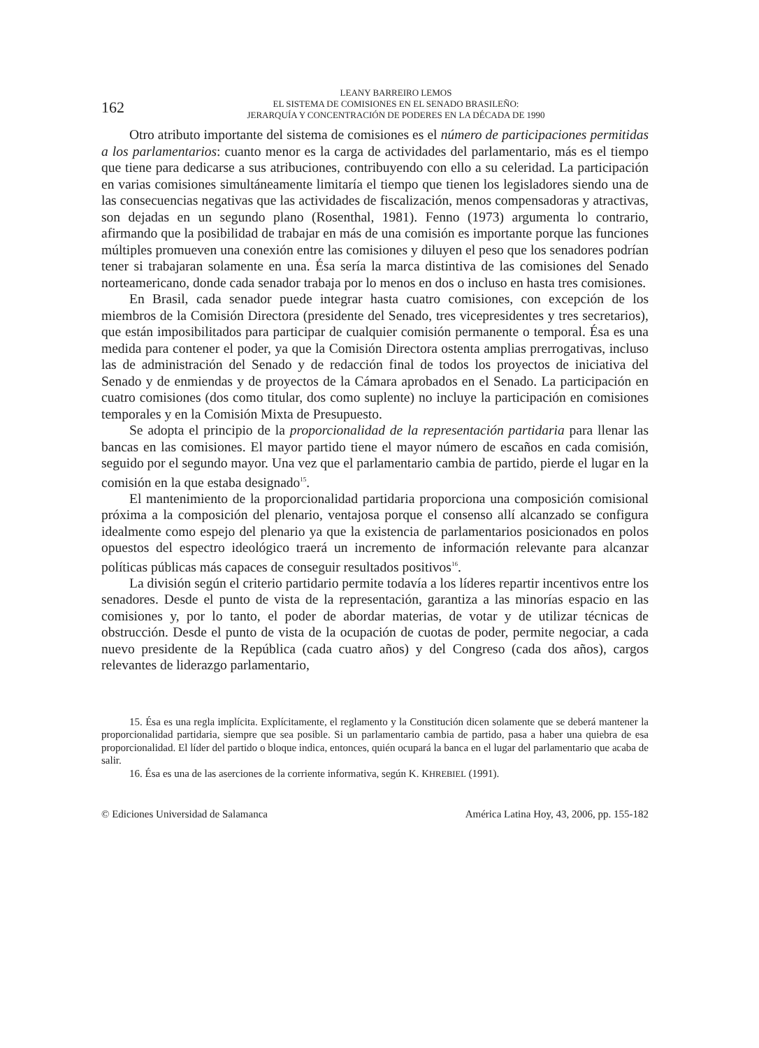162
LEANY BARREIRO LEMOS
EL SISTEMA DE COMISIONES EN EL SENADO BRASILEÑO:
JERARQUÍA Y CONCENTRACIÓN DE PODERES EN LA DÉCADA DE 1990
Otro atributo importante del sistema de comisiones es el número de participaciones permitidas a los parlamentarios: cuanto menor es la carga de actividades del parlamentario, más es el tiempo que tiene para dedicarse a sus atribuciones, contribuyendo con ello a su celeridad. La participación en varias comisiones simultáneamente limitaría el tiempo que tienen los legisladores siendo una de las consecuencias negativas que las actividades de fiscalización, menos compensadoras y atractivas, son dejadas en un segundo plano (Rosenthal, 1981). Fenno (1973) argumenta lo contrario, afirmando que la posibilidad de trabajar en más de una comisión es importante porque las funciones múltiples promueven una conexión entre las comisiones y diluyen el peso que los senadores podrían tener si trabajaran solamente en una. Ésa sería la marca distintiva de las comisiones del Senado norteamericano, donde cada senador trabaja por lo menos en dos o incluso en hasta tres comisiones.
En Brasil, cada senador puede integrar hasta cuatro comisiones, con excepción de los miembros de la Comisión Directora (presidente del Senado, tres vicepresidentes y tres secretarios), que están imposibilitados para participar de cualquier comisión permanente o temporal. Ésa es una medida para contener el poder, ya que la Comisión Directora ostenta amplias prerrogativas, incluso las de administración del Senado y de redacción final de todos los proyectos de iniciativa del Senado y de enmiendas y de proyectos de la Cámara aprobados en el Senado. La participación en cuatro comisiones (dos como titular, dos como suplente) no incluye la participación en comisiones temporales y en la Comisión Mixta de Presupuesto.
Se adopta el principio de la proporcionalidad de la representación partidaria para llenar las bancas en las comisiones. El mayor partido tiene el mayor número de escaños en cada comisión, seguido por el segundo mayor. Una vez que el parlamentario cambia de partido, pierde el lugar en la comisión en la que estaba designado<sup>15</sup>.
El mantenimiento de la proporcionalidad partidaria proporciona una composición comisional próxima a la composición del plenario, ventajosa porque el consenso allí alcanzado se configura idealmente como espejo del plenario ya que la existencia de parlamentarios posicionados en polos opuestos del espectro ideológico traerá un incremento de información relevante para alcanzar políticas públicas más capaces de conseguir resultados positivos<sup>16</sup>.
La división según el criterio partidario permite todavía a los líderes repartir incentivos entre los senadores. Desde el punto de vista de la representación, garantiza a las minorías espacio en las comisiones y, por lo tanto, el poder de abordar materias, de votar y de utilizar técnicas de obstrucción. Desde el punto de vista de la ocupación de cuotas de poder, permite negociar, a cada nuevo presidente de la República (cada cuatro años) y del Congreso (cada dos años), cargos relevantes de liderazgo parlamentario,
15. Ésa es una regla implícita. Explícitamente, el reglamento y la Constitución dicen solamente que se deberá mantener la proporcionalidad partidaria, siempre que sea posible. Si un parlamentario cambia de partido, pasa a haber una quiebra de esa proporcionalidad. El líder del partido o bloque indica, entonces, quién ocupará la banca en el lugar del parlamentario que acaba de salir.
16. Ésa es una de las aserciones de la corriente informativa, según K. KHREBIEL (1991).
© Ediciones Universidad de Salamanca América Latina Hoy, 43, 2006, pp. 155-182